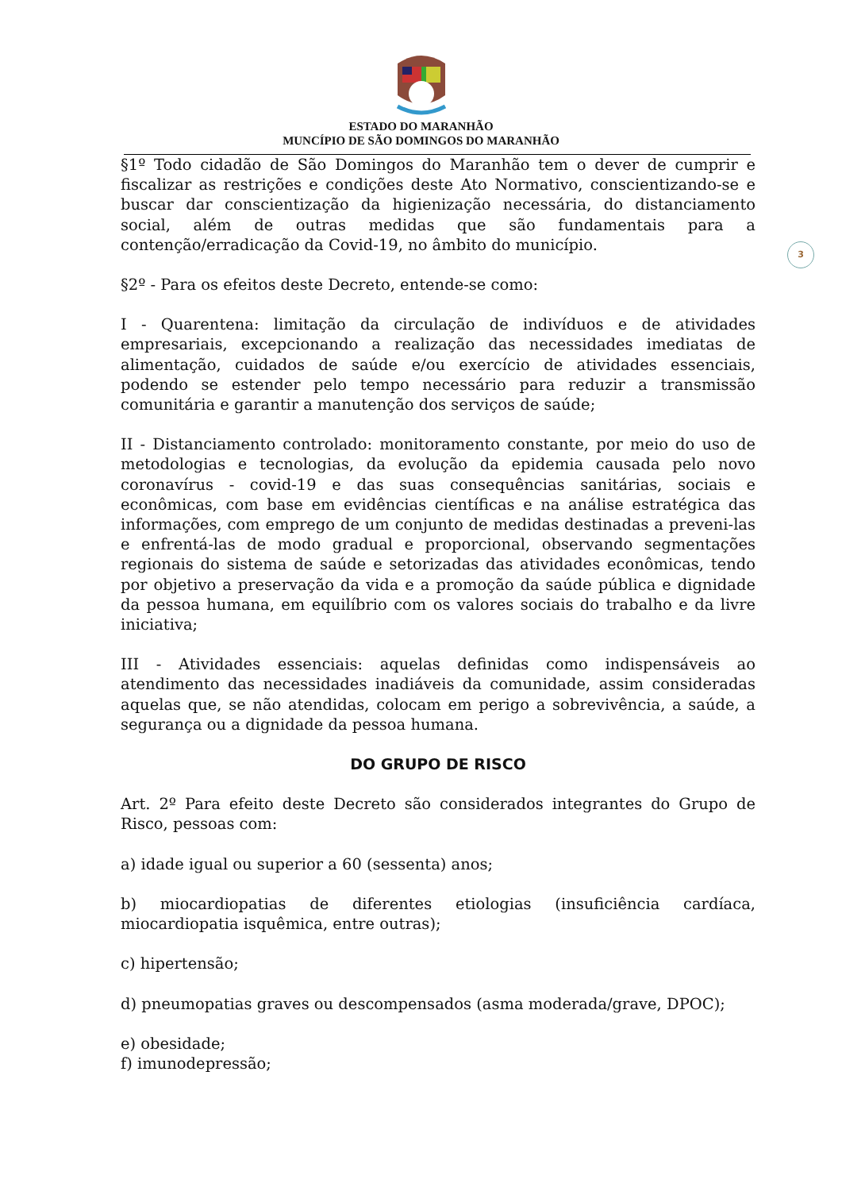ESTADO DO MARANHÃO
MUNCÍPIO DE SÃO DOMINGOS DO MARANHÃO
3
§1º Todo cidadão de São Domingos do Maranhão tem o dever de cumprir e fiscalizar as restrições e condições deste Ato Normativo, conscientizando-se e buscar dar conscientização da higienização necessária, do distanciamento social, além de outras medidas que são fundamentais para a contenção/erradicação da Covid-19, no âmbito do município.
§2º - Para os efeitos deste Decreto, entende-se como:
I - Quarentena: limitação da circulação de indivíduos e de atividades empresariais, excepcionando a realização das necessidades imediatas de alimentação, cuidados de saúde e/ou exercício de atividades essenciais, podendo se estender pelo tempo necessário para reduzir a transmissão comunitária e garantir a manutenção dos serviços de saúde;
II - Distanciamento controlado: monitoramento constante, por meio do uso de metodologias e tecnologias, da evolução da epidemia causada pelo novo coronavírus - covid-19 e das suas consequências sanitárias, sociais e econômicas, com base em evidências científicas e na análise estratégica das informações, com emprego de um conjunto de medidas destinadas a preveni-las e enfrentá-las de modo gradual e proporcional, observando segmentações regionais do sistema de saúde e setorizadas das atividades econômicas, tendo por objetivo a preservação da vida e a promoção da saúde pública e dignidade da pessoa humana, em equilíbrio com os valores sociais do trabalho e da livre iniciativa;
III - Atividades essenciais: aquelas definidas como indispensáveis ao atendimento das necessidades inadiáveis da comunidade, assim consideradas aquelas que, se não atendidas, colocam em perigo a sobrevivência, a saúde, a segurança ou a dignidade da pessoa humana.
DO GRUPO DE RISCO
Art. 2º Para efeito deste Decreto são considerados integrantes do Grupo de Risco, pessoas com:
a) idade igual ou superior a 60 (sessenta) anos;
b) miocardiopatias de diferentes etiologias (insuficiência cardíaca, miocardiopatia isquêmica, entre outras);
c) hipertensão;
d) pneumopatias graves ou descompensados (asma moderada/grave, DPOC);
e) obesidade;
f) imunodepressão;